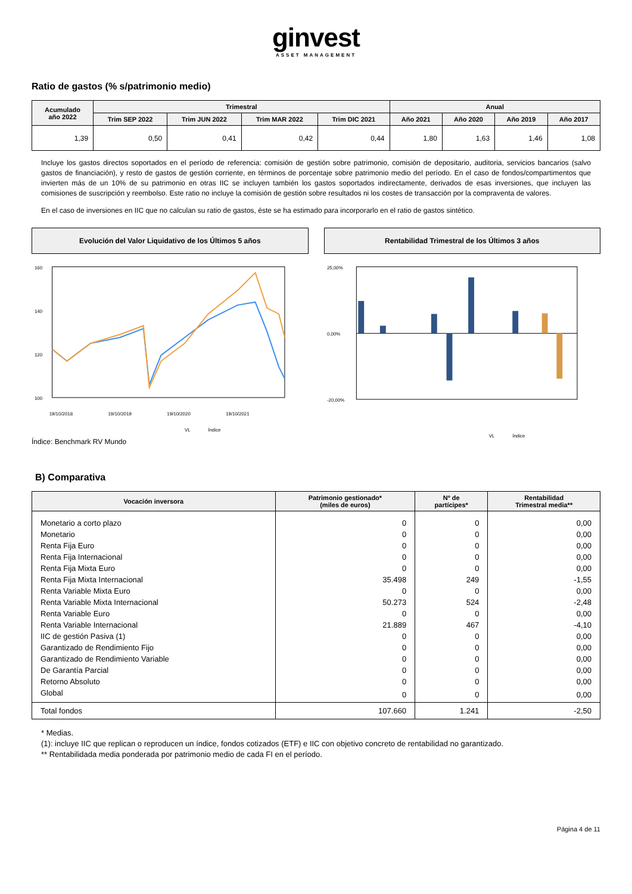ginvest
ASSET MANAGEMENT
Ratio de gastos (% s/patrimonio medio)
| Acumulado año 2022 | Trimestral | | | | Anual | | | |
| --- | --- | --- | --- | --- | --- | --- | --- | --- |
| | Trim SEP 2022 | Trim JUN 2022 | Trim MAR 2022 | Trim DIC 2021 | Año 2021 | Año 2020 | Año 2019 | Año 2017 |
| 1,39 | 0,50 | 0,41 | 0,42 | 0,44 | 1,80 | 1,63 | 1,46 | 1,08 |
Incluye los gastos directos soportados en el período de referencia: comisión de gestión sobre patrimonio, comisión de depositario, auditoria, servicios bancarios (salvo gastos de financiación), y resto de gastos de gestión corriente, en términos de porcentaje sobre patrimonio medio del período. En el caso de fondos/compartimentos que invierten más de un 10% de su patrimonio en otras IIC se incluyen también los gastos soportados indirectamente, derivados de esas inversiones, que incluyen las comisiones de suscripción y reembolso. Este ratio no incluye la comisión de gestión sobre resultados ni los costes de transacción por la compraventa de valores.
En el caso de inversiones en IIC que no calculan su ratio de gastos, éste se ha estimado para incorporarlo en el ratio de gastos sintético.
Evolución del Valor Liquidativo de los Últimos 5 años
Rentabilidad Trimestral de los Últimos 3 años
160
140
120
100
19/10/2018
19/10/2019
19/10/2020
19/10/2021
VL
Índice
25,00%
0,00%
-20,00%
VL
Índice
Índice: Benchmark RV Mundo
B) Comparativa
| Vocación inversora | Patrimonio gestionado* (miles de euros) | Nº de partícipes* | Rentabilidad Trimestral media** |
| --- | --- | --- | --- |
| Monetario a corto plazo | 0 | 0 | 0,00 |
| Monetario | 0 | 0 | 0,00 |
| Renta Fija Euro | 0 | 0 | 0,00 |
| Renta Fija Internacional | 0 | 0 | 0,00 |
| Renta Fija Mixta Euro | 0 | 0 | 0,00 |
| Renta Fija Mixta Internacional | 35.498 | 249 | -1,55 |
| Renta Variable Mixta Euro | 0 | 0 | 0,00 |
| Renta Variable Mixta Internacional | 50.273 | 524 | -2,48 |
| Renta Variable Euro | 0 | 0 | 0,00 |
| Renta Variable Internacional | 21.889 | 467 | -4,10 |
| IIC de gestión Pasiva (1) | 0 | 0 | 0,00 |
| Garantizado de Rendimiento Fijo | 0 | 0 | 0,00 |
| Garantizado de Rendimiento Variable | 0 | 0 | 0,00 |
| De Garantía Parcial | 0 | 0 | 0,00 |
| Retorno Absoluto | 0 | 0 | 0,00 |
| Global | 0 | 0 | 0,00 |
| Total fondos | 107.660 | 1.241 | -2,50 |
* Medias.
(1): incluye IIC que replican o reproducen un índice, fondos cotizados (ETF) e IIC con objetivo concreto de rentabilidad no garantizado.
** Rentabilidada media ponderada por patrimonio medio de cada FI en el período.
Página 4 de 11